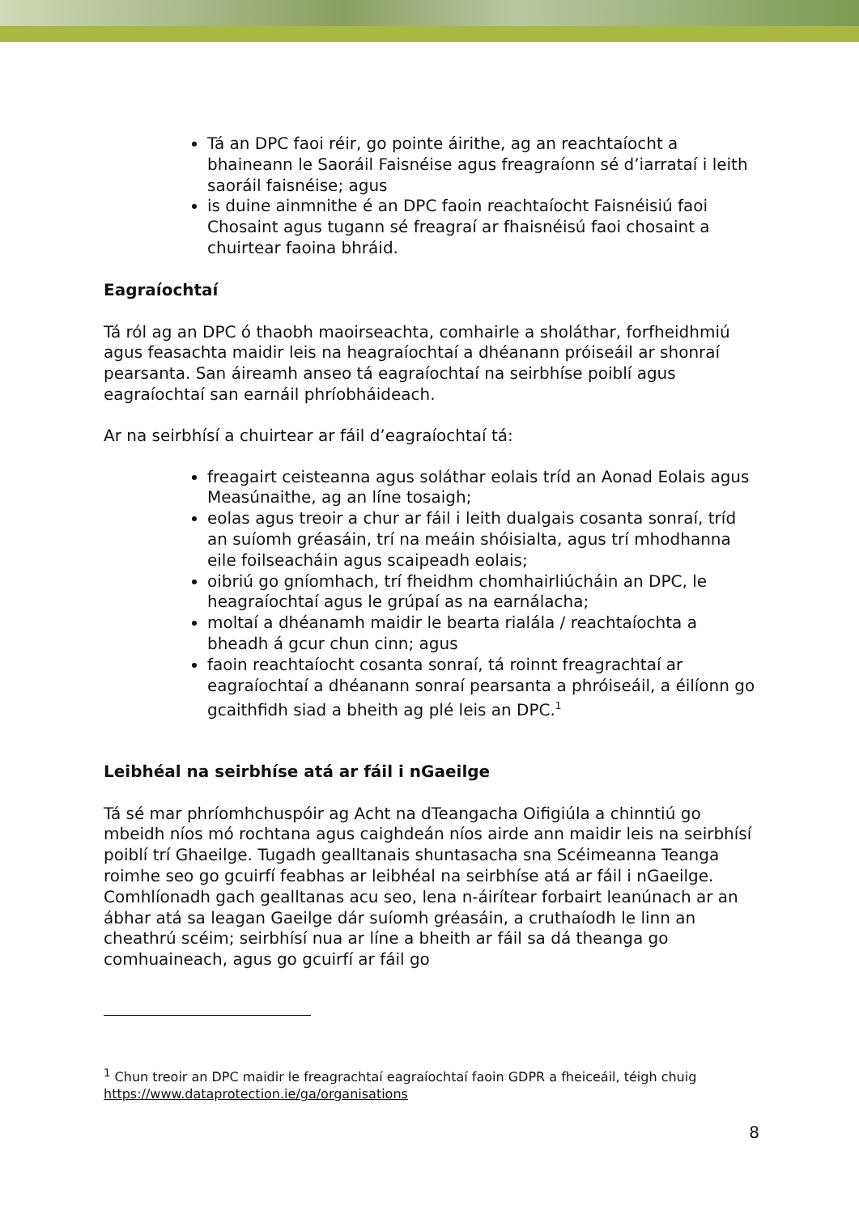Tá an DPC faoi réir, go pointe áirithe, ag an reachtaíocht a bhaineann le Saoráil Faisnéise agus freagraíonn sé d’iarrataí i leith saoráil faisnéise; agus
is duine ainmnithe é an DPC faoin reachtaíocht Faisnéisiú faoi Chosaint agus tugann sé freagraí ar fhaisnéisú faoi chosaint a chuirtear faoina bhráid.
Eagraíochtaí
Tá ról ag an DPC ó thaobh maoirseachta, comhairle a sholáthar, forfheidhmiú agus feasachta maidir leis na heagraíochtaí a dhéanann próiseáil ar shonraí pearsanta. San áireamh anseo tá eagraíochtaí na seirbhíse poiblí agus eagraíochtaí san earnáil phríobháideach.
Ar na seirbhísí a chuirtear ar fáil d’eagraíochtaí tá:
freagairt ceisteanna agus soláthar eolais tríd an Aonad Eolais agus Measúnaithe, ag an líne tosaigh;
eolas agus treoir a chur ar fáil i leith dualgais cosanta sonraí, tríd an suíomh gréasáin, trí na meáin shóisialta, agus trí mhodhanna eile foilseacháin agus scaipeadh eolais;
oibriú go gníomhach, trí fheidhm chomhairliúcháin an DPC, le heagraíochtaí agus le grúpaí as na earnálacha;
moltaí a dhéanamh maidir le bearta rialála / reachtaíochta a bheadh á gcur chun cinn; agus
faoin reachtaíocht cosanta sonraí, tá roinnt freagrachtaí ar eagraíochtaí a dhéanann sonraí pearsanta a phróiseáil, a éilíonn go gcaithfidh siad a bheith ag plé leis an DPC.<sup>1</sup>
Leibhéal na seirbhíse atá ar fáil i nGaeilge
Tá sé mar phríomhchuspóir ag Acht na dTeangacha Oifigiúla a chinntiú go mbeidh níos mó rochtana agus caighdeán níos airde ann maidir leis na seirbhísí poiblí trí Ghaeilge. Tugadh gealltanais shuntasacha sna Scéimeanna Teanga roimhe seo go gcuirfí feabhas ar leibhéal na seirbhíse atá ar fáil i nGaeilge. Comhlíonadh gach gealltanas acu seo, lena n-áirítear forbairt leanúnach ar an ábhar atá sa leagan Gaeilge dár suíomh gréasáin, a cruthaíodh le linn an cheathrú scéim; seirbhísí nua ar líne a bheith ar fáil sa dá theanga go comhuaineach, agus go gcuirfí ar fáil go
<sup>1</sup> Chun treoir an DPC maidir le freagrachtaí eagraíochtaí faoin GDPR a fheiceáil, téigh chuig https://www.dataprotection.ie/ga/organisations
8